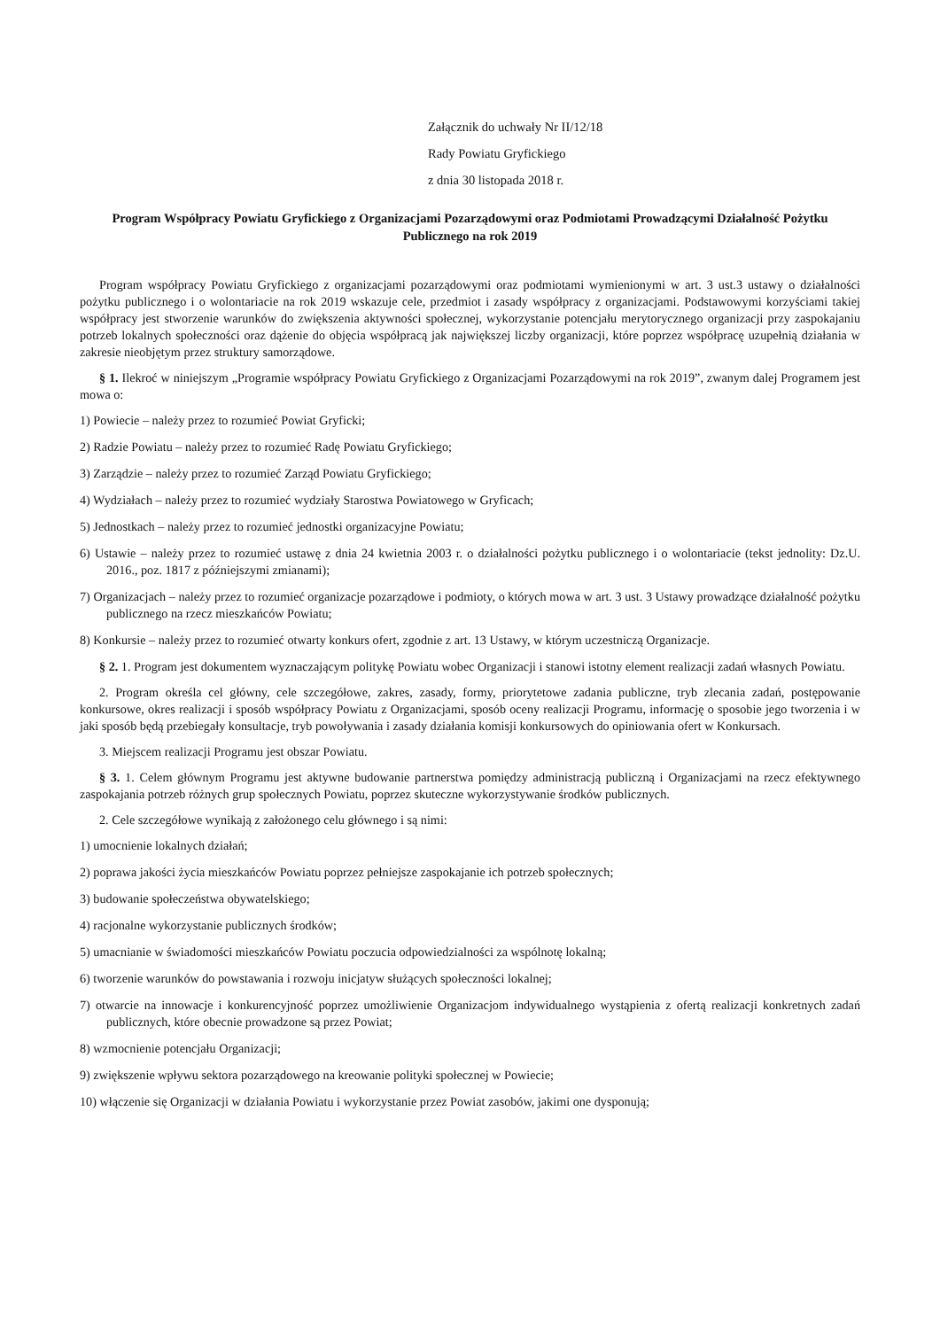Załącznik do uchwały Nr II/12/18
Rady Powiatu Gryfickiego
z dnia 30 listopada 2018 r.
Program Współpracy Powiatu Gryfickiego z Organizacjami Pozarządowymi oraz Podmiotami Prowadzącymi Działalność Pożytku Publicznego na rok 2019
Program współpracy Powiatu Gryfickiego z organizacjami pozarządowymi oraz podmiotami wymienionymi w art. 3 ust.3 ustawy o działalności pożytku publicznego i o wolontariacie na rok 2019 wskazuje cele, przedmiot i zasady współpracy z organizacjami. Podstawowymi korzyściami takiej współpracy jest stworzenie warunków do zwiększenia aktywności społecznej, wykorzystanie potencjału merytorycznego organizacji przy zaspokajaniu potrzeb lokalnych społeczności oraz dążenie do objęcia współpracą jak największej liczby organizacji, które poprzez współpracę uzupełnią działania w zakresie nieobjętym przez struktury samorządowe.
§ 1. Ilekroć w niniejszym „Programie współpracy Powiatu Gryfickiego z Organizacjami Pozarządowymi na rok 2019”, zwanym dalej Programem jest mowa o:
1) Powiecie – należy przez to rozumieć Powiat Gryficki;
2) Radzie Powiatu – należy przez to rozumieć Radę Powiatu Gryfickiego;
3) Zarządzie – należy przez to rozumieć Zarząd Powiatu Gryfickiego;
4) Wydziałach – należy przez to rozumieć wydziały Starostwa Powiatowego w Gryficach;
5) Jednostkach – należy przez to rozumieć jednostki organizacyjne Powiatu;
6) Ustawie – należy przez to rozumieć ustawę z dnia 24 kwietnia 2003 r. o działalności pożytku publicznego i o wolontariacie (tekst jednolity: Dz.U. 2016., poz. 1817 z późniejszymi zmianami);
7) Organizacjach – należy przez to rozumieć organizacje pozarządowe i podmioty, o których mowa w art. 3 ust. 3 Ustawy prowadzące działalność pożytku publicznego na rzecz mieszkańców Powiatu;
8) Konkursie – należy przez to rozumieć otwarty konkurs ofert, zgodnie z art. 13 Ustawy, w którym uczestniczą Organizacje.
§ 2. 1. Program jest dokumentem wyznaczającym politykę Powiatu wobec Organizacji i stanowi istotny element realizacji zadań własnych Powiatu.
2. Program określa cel główny, cele szczegółowe, zakres, zasady, formy, priorytetowe zadania publiczne, tryb zlecania zadań, postępowanie konkursowe, okres realizacji i sposób współpracy Powiatu z Organizacjami, sposób oceny realizacji Programu, informację o sposobie jego tworzenia i w jaki sposób będą przebiegały konsultacje, tryb powoływania i zasady działania komisji konkursowych do opiniowania ofert w Konkursach.
3. Miejscem realizacji Programu jest obszar Powiatu.
§ 3. 1. Celem głównym Programu jest aktywne budowanie partnerstwa pomiędzy administracją publiczną i Organizacjami na rzecz efektywnego zaspokajania potrzeb różnych grup społecznych Powiatu, poprzez skuteczne wykorzystywanie środków publicznych.
2. Cele szczegółowe wynikają z założonego celu głównego i są nimi:
1) umocnienie lokalnych działań;
2) poprawa jakości życia mieszkańców Powiatu poprzez pełniejsze zaspokajanie ich potrzeb społecznych;
3) budowanie społeczeństwa obywatelskiego;
4) racjonalne wykorzystanie publicznych środków;
5) umacnianie w świadomości mieszkańców Powiatu poczucia odpowiedzialności za wspólnotę lokalną;
6) tworzenie warunków do powstawania i rozwoju inicjatyw służących społeczności lokalnej;
7) otwarcie na innowacje i konkurencyjność poprzez umożliwienie Organizacjom indywidualnego wystąpienia z ofertą realizacji konkretnych zadań publicznych, które obecnie prowadzone są przez Powiat;
8) wzmocnienie potencjału Organizacji;
9) zwiększenie wpływu sektora pozarządowego na kreowanie polityki społecznej w Powiecie;
10) włączenie się Organizacji w działania Powiatu i wykorzystanie przez Powiat zasobów, jakimi one dysponują;